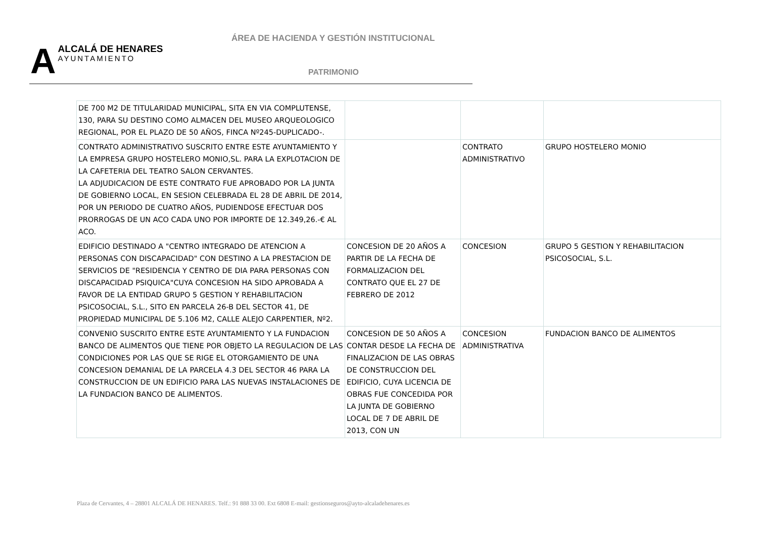ÁREA DE HACIENDA Y GESTIÓN INSTITUCIONAL
AALCALÁ DE HENARES
AYUNTAMIENTO
PATRIMONIO
| DE 700 M2 DE TITULARIDAD MUNICIPAL, SITA EN VIA COMPLUTENSE, 130, PARA SU DESTINO COMO ALMACEN DEL MUSEO ARQUEOLOGICO REGIONAL, POR EL PLAZO DE 50 AÑOS, FINCA Nº245-DUPLICADO-. | | | |
| CONTRATO ADMINISTRATIVO SUSCRITO ENTRE ESTE AYUNTAMIENTO Y LA EMPRESA GRUPO HOSTELERO MONIO,SL. PARA LA EXPLOTACION DE LA CAFETERIA DEL TEATRO SALON CERVANTES. LA ADJUDICACION DE ESTE CONTRATO FUE APROBADO POR LA JUNTA DE GOBIERNO LOCAL, EN SESION CELEBRADA EL 28 DE ABRIL DE 2014, POR UN PERIODO DE CUATRO AÑOS, PUDIENDOSE EFECTUAR DOS PRORROGAS DE UN ACO CADA UNO POR IMPORTE DE 12.349,26.-€ AL ACO. | | CONTRATO ADMINISTRATIVO | GRUPO HOSTELERO MONIO |
| EDIFICIO DESTINADO A "CENTRO INTEGRADO DE ATENCION A PERSONAS CON DISCAPACIDAD" CON DESTINO A LA PRESTACION DE SERVICIOS DE "RESIDENCIA Y CENTRO DE DIA PARA PERSONAS CON DISCAPACIDAD PSIQUICA"CUYA CONCESION HA SIDO APROBADA A FAVOR DE LA ENTIDAD GRUPO 5 GESTION Y REHABILITACION PSICOSOCIAL, S.L., SITO EN PARCELA 26-B DEL SECTOR 41, DE PROPIEDAD MUNICIPAL DE 5.106 M2, CALLE ALEJO CARPENTIER, Nº2. | CONCESION DE 20 AÑOS A PARTIR DE LA FECHA DE FORMALIZACION DEL CONTRATO QUE EL 27 DE FEBRERO DE 2012 | CONCESION | GRUPO 5 GESTION Y REHABILITACION PSICOSOCIAL, S.L. |
| CONVENIO SUSCRITO ENTRE ESTE AYUNTAMIENTO Y LA FUNDACION BANCO DE ALIMENTOS QUE TIENE POR OBJETO LA REGULACION DE LAS CONDICIONES POR LAS QUE SE RIGE EL OTORGAMIENTO DE UNA CONCESION DEMANIAL DE LA PARCELA 4.3 DEL SECTOR 46 PARA LA CONSTRUCCION DE UN EDIFICIO PARA LAS NUEVAS INSTALACIONES DE LA FUNDACION BANCO DE ALIMENTOS. | CONCESION DE 50 AÑOS A CONTAR DESDE LA FECHA DE FINALIZACION DE LAS OBRAS DE CONSTRUCCION DEL EDIFICIO, CUYA LICENCIA DE OBRAS FUE CONCEDIDA POR LA JUNTA DE GOBIERNO LOCAL DE 7 DE ABRIL DE 2013, CON UN | CONCESION ADMINISTRATIVA | FUNDACION BANCO DE ALIMENTOS |
Plaza de Cervantes, 4 – 28801 ALCALÁ DE HENARES. Telf.: 91 888 33 00. Ext 6808 E-mail: gestionseguros@ayto-alcaladehenares.es